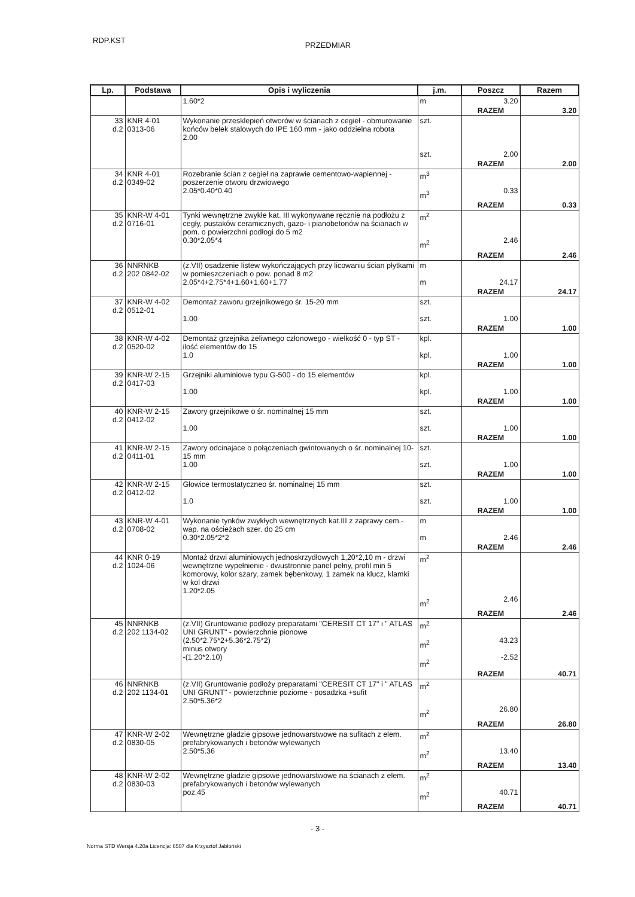RDP.KST
PRZEDMIAR
| Lp. | Podstawa | Opis i wyliczenia | j.m. | Poszcz | Razem |
| --- | --- | --- | --- | --- | --- |
| | | 1.60*2 | m | 3.20 | |
| | | | | RAZEM | 3.20 |
| 33 d.2 | KNR 4-01 0313-06 | Wykonanie przesklepień otworów w ścianach z cegieł - obmurowanie końców belek stalowych do IPE 160 mm - jako oddzielna robota 2.00 | szt. szt. | 2.00 | |
| | | | | RAZEM | 2.00 |
| 34 d.2 | KNR 4-01 0349-02 | Rozebranie ścian z cegieł na zaprawie cementowo-wapiennej - poszerzenie otworu drzwiowego 2.05*0.40*0.40 | m<sup>3</sup> m<sup>3</sup> | 0.33 | |
| | | | | RAZEM | 0.33 |
| 35 d.2 | KNR-W 4-01 0716-01 | Tynki wewnętrzne zwykłe kat. III wykonywane ręcznie na podłożu z cegły, pustaków ceramicznych, gazo- i pianobetonów na ścianach w pom. o powierzchni podłogi do 5 m2 0.30*2.05*4 | m<sup>2</sup> m<sup>2</sup> | 2.46 | |
| | | | | RAZEM | 2.46 |
| 36 d.2 | NNRNKB 202 0842-02 | (z.VII) osadzenie listew wykończających przy licowaniu ścian płytkami w pomieszczeniach o pow. ponad 8 m2 2.05*4+2.75*4+1.60+1.60+1.77 | m m | 24.17 | |
| | | | | RAZEM | 24.17 |
| 37 d.2 | KNR-W 4-02 0512-01 | Demontaż zaworu grzejnikowego śr. 15-20 mm 1.00 | szt. szt. | 1.00 | |
| | | | | RAZEM | 1.00 |
| 38 d.2 | KNR-W 4-02 0520-02 | Demontaż grzejnika żeliwnego członowego - wielkość 0 - typ ST - ilość elementów do 15 1.0 | kpl. kpl. | 1.00 | |
| | | | | RAZEM | 1.00 |
| 39 d.2 | KNR-W 2-15 0417-03 | Grzejniki aluminiowe typu G-500 - do 15 elementów 1.00 | kpl. kpl. | 1.00 | |
| | | | | RAZEM | 1.00 |
| 40 d.2 | KNR-W 2-15 0412-02 | Zawory grzejnikowe o śr. nominalnej 15 mm 1.00 | szt. szt. | 1.00 | |
| | | | | RAZEM | 1.00 |
| 41 d.2 | KNR-W 2-15 0411-01 | Zawory odcinajace o połączeniach gwintowanych o śr. nominalnej 10-15 mm 1.00 | szt. szt. | 1.00 | |
| | | | | RAZEM | 1.00 |
| 42 d.2 | KNR-W 2-15 0412-02 | Głowice termostatyczneo śr. nominalnej 15 mm 1.0 | szt. szt. | 1.00 | |
| | | | | RAZEM | 1.00 |
| 43 d.2 | KNR-W 4-01 0708-02 | Wykonanie tynków zwykłych wewnętrznych kat.III z zaprawy cem.-wap. na ościeżach szer. do 25 cm 0.30*2.05*2*2 | m m | 2.46 | |
| | | | | RAZEM | 2.46 |
| 44 d.2 | KNR 0-19 1024-06 | Montaż drzwi aluminiowych jednoskrzydłowych 1,20*2,10 m - drzwi wewnętrzne wypełnienie - dwustronnie panel pełny, profil min 5 komorowy, kolor szary, zamek bębenkowy, 1 zamek na klucz, klamki w kol drzwi 1.20*2.05 | m<sup>2</sup> m<sup>2</sup> | 2.46 | |
| | | | | RAZEM | 2.46 |
| 45 d.2 | NNRNKB 202 1134-02 | (z.VII) Gruntowanie podłoży preparatami "CERESIT CT 17" i " ATLAS UNI GRUNT" - powierzchnie pionowe (2.50*2.75*2+5.36*2.75*2) minus otwory -(1.20*2.10) | m<sup>2</sup> m<sup>2</sup> m<sup>2</sup> | 43.23 -2.52 | |
| | | | | RAZEM | 40.71 |
| 46 d.2 | NNRNKB 202 1134-01 | (z.VII) Gruntowanie podłoży preparatami "CERESIT CT 17" i " ATLAS UNI GRUNT" - powierzchnie poziome - posadzka +sufit 2.50*5.36*2 | m<sup>2</sup> m<sup>2</sup> | 26.80 | |
| | | | | RAZEM | 26.80 |
| 47 d.2 | KNR-W 2-02 0830-05 | Wewnętrzne gładzie gipsowe jednowarstwowe na sufitach z elem. prefabrykowanych i betonów wylewanych 2.50*5.36 | m<sup>2</sup> m<sup>2</sup> | 13.40 | |
| | | | | RAZEM | 13.40 |
| 48 d.2 | KNR-W 2-02 0830-03 | Wewnętrzne gładzie gipsowe jednowarstwowe na ścianach z elem. prefabrykowanych i betonów wylewanych poz.45 | m<sup>2</sup> m<sup>2</sup> | 40.71 | |
| | | | | RAZEM | 40.71 |
- 3 -
Norma STD Wersja 4.20a Licencja: 6507 dla Krzysztof Jabłoński